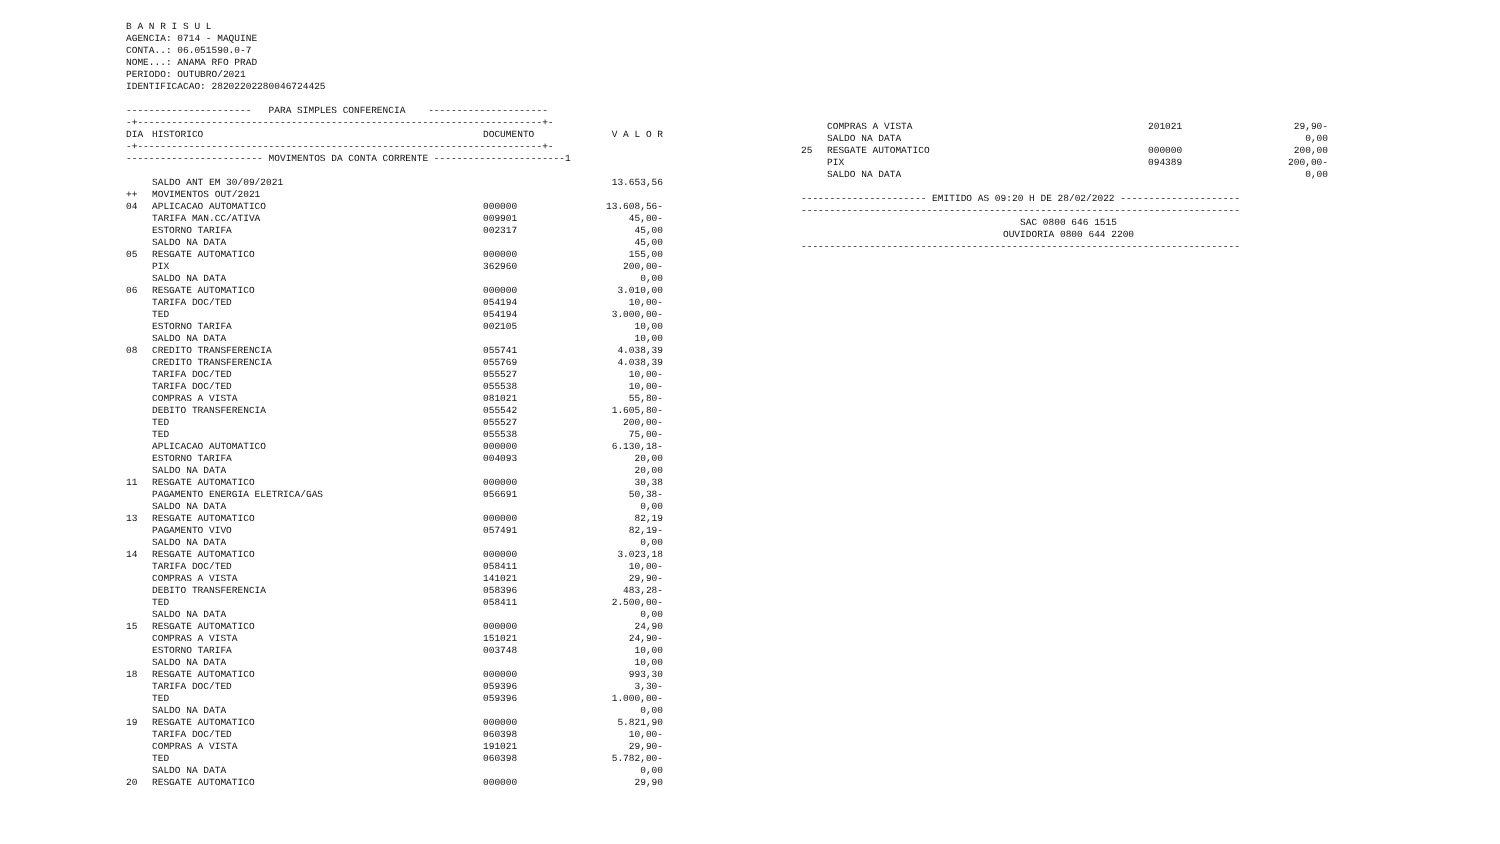B A N R I S U L
AGENCIA: 0714 - MAQUINE
CONTA..: 06.051590.0-7
NOME...: ANAMA RFO PRAD
PERIODO: OUTUBRO/2021
IDENTIFICACAO: 28202202280046724425
---------------------- PARA SIMPLES CONFERENCIA ---------------------
-+-----------------------------------------------------------------------+-
| DIA | HISTORICO | DOCUMENTO | V A L O R |
| --- | --- | --- | --- |
-+-----------------------------------------------------------------------+-
------------------------ MOVIMENTOS DA CONTA CORRENTE -----------------------1
| | SALDO ANT EM 30/09/2021 | | 13.653,56 |
| ++ | MOVIMENTOS OUT/2021 | | |
| 04 | APLICACAO AUTOMATICO | 000000 | 13.608,56- |
| | TARIFA MAN.CC/ATIVA | 009901 | 45,00- |
| | ESTORNO TARIFA | 002317 | 45,00 |
| | SALDO NA DATA | | 45,00 |
| 05 | RESGATE AUTOMATICO | 000000 | 155,00 |
| | PIX | 362960 | 200,00- |
| | SALDO NA DATA | | 0,00 |
| 06 | RESGATE AUTOMATICO | 000000 | 3.010,00 |
| | TARIFA DOC/TED | 054194 | 10,00- |
| | TED | 054194 | 3.000,00- |
| | ESTORNO TARIFA | 002105 | 10,00 |
| | SALDO NA DATA | | 10,00 |
| 08 | CREDITO TRANSFERENCIA | 055741 | 4.038,39 |
| | CREDITO TRANSFERENCIA | 055769 | 4.038,39 |
| | TARIFA DOC/TED | 055527 | 10,00- |
| | TARIFA DOC/TED | 055538 | 10,00- |
| | COMPRAS A VISTA | 081021 | 55,80- |
| | DEBITO TRANSFERENCIA | 055542 | 1.605,80- |
| | TED | 055527 | 200,00- |
| | TED | 055538 | 75,00- |
| | APLICACAO AUTOMATICO | 000000 | 6.130,18- |
| | ESTORNO TARIFA | 004093 | 20,00 |
| | SALDO NA DATA | | 20,00 |
| 11 | RESGATE AUTOMATICO | 000000 | 30,38 |
| | PAGAMENTO ENERGIA ELETRICA/GAS | 056691 | 50,38- |
| | SALDO NA DATA | | 0,00 |
| 13 | RESGATE AUTOMATICO | 000000 | 82,19 |
| | PAGAMENTO VIVO | 057491 | 82,19- |
| | SALDO NA DATA | | 0,00 |
| 14 | RESGATE AUTOMATICO | 000000 | 3.023,18 |
| | TARIFA DOC/TED | 058411 | 10,00- |
| | COMPRAS A VISTA | 141021 | 29,90- |
| | DEBITO TRANSFERENCIA | 058396 | 483,28- |
| | TED | 058411 | 2.500,00- |
| | SALDO NA DATA | | 0,00 |
| 15 | RESGATE AUTOMATICO | 000000 | 24,90 |
| | COMPRAS A VISTA | 151021 | 24,90- |
| | ESTORNO TARIFA | 003748 | 10,00 |
| | SALDO NA DATA | | 10,00 |
| 18 | RESGATE AUTOMATICO | 000000 | 993,30 |
| | TARIFA DOC/TED | 059396 | 3,30- |
| | TED | 059396 | 1.000,00- |
| | SALDO NA DATA | | 0,00 |
| 19 | RESGATE AUTOMATICO | 000000 | 5.821,90 |
| | TARIFA DOC/TED | 060398 | 10,00- |
| | COMPRAS A VISTA | 191021 | 29,90- |
| | TED | 060398 | 5.782,00- |
| | SALDO NA DATA | | 0,00 |
| 20 | RESGATE AUTOMATICO | 000000 | 29,90 |
| | COMPRAS A VISTA | 201021 | 29,90- |
| | SALDO NA DATA | | 0,00 |
| 25 | RESGATE AUTOMATICO | 000000 | 200,00 |
| | PIX | 094389 | 200,00- |
| | SALDO NA DATA | | 0,00 |
---------------------- EMITIDO AS 09:20 H DE 28/02/2022 ---------------------
-----------------------------------------------------------------------------
SAC 0800 646 1515
OUVIDORIA 0800 644 2200
-----------------------------------------------------------------------------